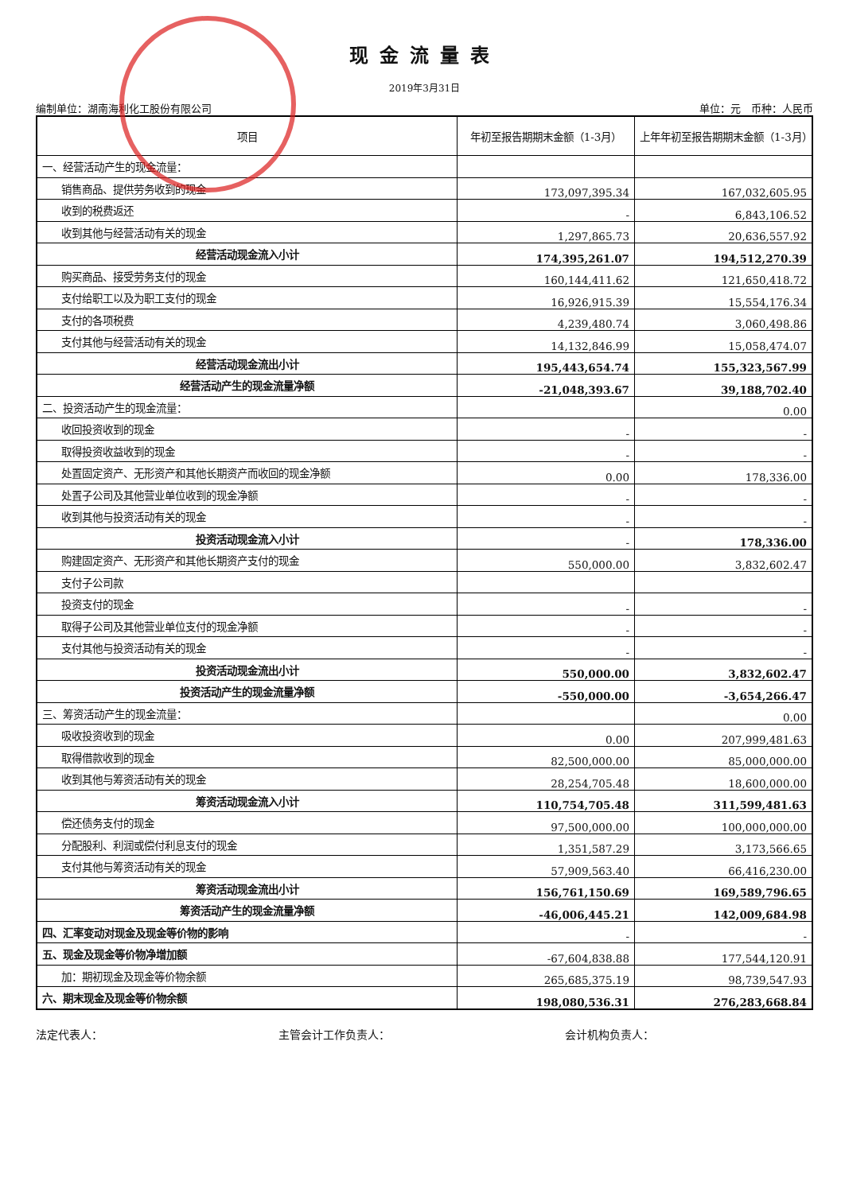现金流量表
2019年3月31日
编制单位：湖南海利化工股份有限公司 单位：元　币种：人民币
| 项目 | 年初至报告期期末金额（1-3月） | 上年年初至报告期期末金额（1-3月） |
| --- | --- | --- |
| 一、经营活动产生的现金流量： | | |
| 销售商品、提供劳务收到的现金 | 173,097,395.34 | 167,032,605.95 |
| 收到的税费返还 | - | 6,843,106.52 |
| 收到其他与经营活动有关的现金 | 1,297,865.73 | 20,636,557.92 |
| 经营活动现金流入小计 | 174,395,261.07 | 194,512,270.39 |
| 购买商品、接受劳务支付的现金 | 160,144,411.62 | 121,650,418.72 |
| 支付给职工以及为职工支付的现金 | 16,926,915.39 | 15,554,176.34 |
| 支付的各项税费 | 4,239,480.74 | 3,060,498.86 |
| 支付其他与经营活动有关的现金 | 14,132,846.99 | 15,058,474.07 |
| 经营活动现金流出小计 | 195,443,654.74 | 155,323,567.99 |
| 经营活动产生的现金流量净额 | -21,048,393.67 | 39,188,702.40 |
| 二、投资活动产生的现金流量： | | 0.00 |
| 收回投资收到的现金 | - | - |
| 取得投资收益收到的现金 | - | - |
| 处置固定资产、无形资产和其他长期资产而收回的现金净额 | 0.00 | 178,336.00 |
| 处置子公司及其他营业单位收到的现金净额 | - | - |
| 收到其他与投资活动有关的现金 | - | - |
| 投资活动现金流入小计 | - | 178,336.00 |
| 购建固定资产、无形资产和其他长期资产支付的现金 | 550,000.00 | 3,832,602.47 |
| 支付子公司款 | | |
| 投资支付的现金 | - | - |
| 取得子公司及其他营业单位支付的现金净额 | - | - |
| 支付其他与投资活动有关的现金 | - | - |
| 投资活动现金流出小计 | 550,000.00 | 3,832,602.47 |
| 投资活动产生的现金流量净额 | -550,000.00 | -3,654,266.47 |
| 三、筹资活动产生的现金流量： | | 0.00 |
| 吸收投资收到的现金 | 0.00 | 207,999,481.63 |
| 取得借款收到的现金 | 82,500,000.00 | 85,000,000.00 |
| 收到其他与筹资活动有关的现金 | 28,254,705.48 | 18,600,000.00 |
| 筹资活动现金流入小计 | 110,754,705.48 | 311,599,481.63 |
| 偿还债务支付的现金 | 97,500,000.00 | 100,000,000.00 |
| 分配股利、利润或偿付利息支付的现金 | 1,351,587.29 | 3,173,566.65 |
| 支付其他与筹资活动有关的现金 | 57,909,563.40 | 66,416,230.00 |
| 筹资活动现金流出小计 | 156,761,150.69 | 169,589,796.65 |
| 筹资活动产生的现金流量净额 | -46,006,445.21 | 142,009,684.98 |
| 四、汇率变动对现金及现金等价物的影响 | - | - |
| 五、现金及现金等价物净增加额 | -67,604,838.88 | 177,544,120.91 |
| 加：期初现金及现金等价物余额 | 265,685,375.19 | 98,739,547.93 |
| 六、期末现金及现金等价物余额 | 198,080,536.31 | 276,283,668.84 |
法定代表人： 主管会计工作负责人： 会计机构负责人：